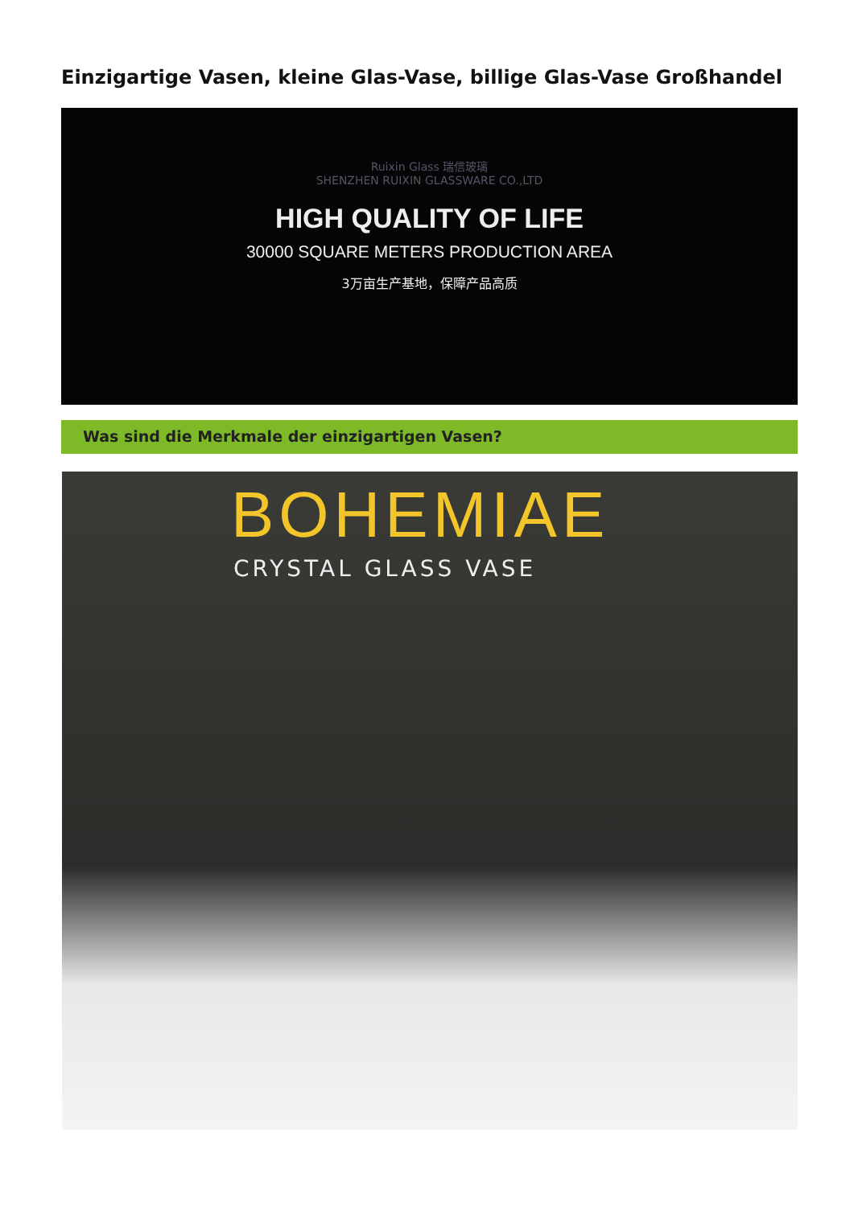Einzigartige Vasen, kleine Glas-Vase, billige Glas-Vase Großhandel
Ruixin Glass 瑞信玻璃
SHENZHEN RUIXIN GLASSWARE CO.,LTD
HIGH QUALITY OF LIFE
30000 SQUARE METERS PRODUCTION AREA
3万亩生产基地，保障产品高质
Was sind die Merkmale der einzigartigen Vasen?
BOHEMIAE
CRYSTAL GLASS VASE